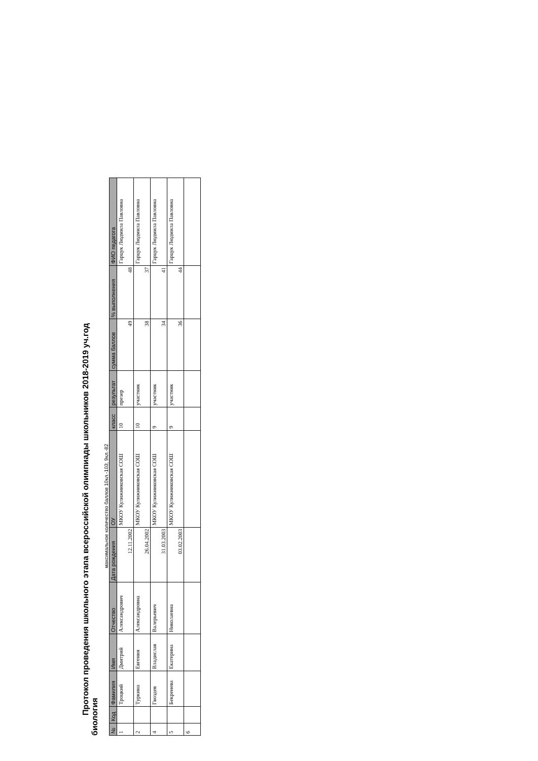Протокол проведения школьного этапа всероссийской олимпиады школьников 2018-2019 уч.год
биология
максимальное количество баллов 10кл.-103; 9кл.-82
| № | Код | Фамилия | Имя | Отчество | Дата рождения | ОУ | класс | результат | сумма баллов | % выполнения | ФИО педагога |
| --- | --- | --- | --- | --- | --- | --- | --- | --- | --- | --- | --- |
| 1 | | Троцкий | Дмитрий | Александрович | 12.11.2002 | МКОУ Кулижниковская СОШ | 10 | презер | 49 | 48 | Гарцук Людмила Павловна |
| 2 | | Туркина | Евгения | Александровна | 26.04.2002 | МКОУ Кулижниковская СОШ | 10 | участник | 38 | 37 | Гарцук Людмила Павловна |
| 4 | | Гвоздев | Владислав | Валерьевич | 31.03.2003 | МКОУ Кулижниковская СОШ | 9 | участник | 34 | 41 | Гарцук Людмила Павловна |
| 5 | | Бекренева | Екатерина | Николаевна | 03.02.2003 | МКОУ Кулижниковская СОШ | 9 | участник | 36 | 44 | Гарцук Людмила Павловна |
| 6 | | | | | | | | | | | |